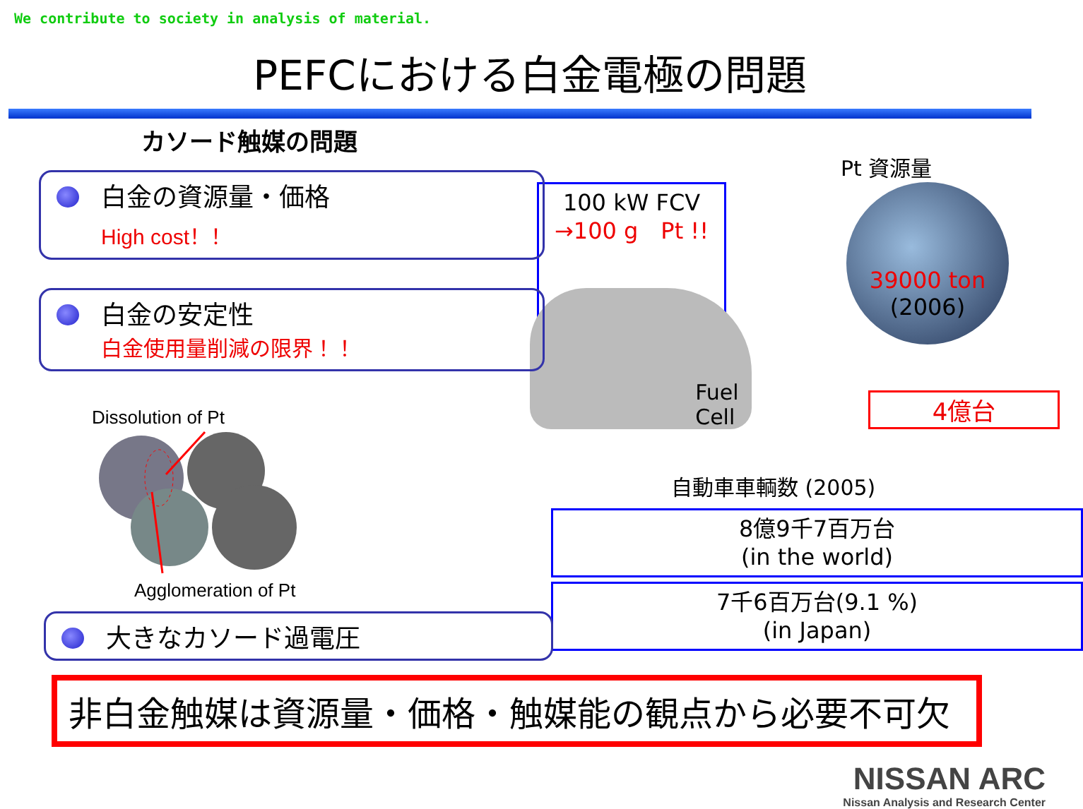We contribute to society in analysis of material.
PEFCにおける白金電極の問題
カソード触媒の問題
白金の資源量・価格
High cost！！
白金の安定性
白金使用量削減の限界！！
Dissolution of Pt
Agglomeration of Pt
大きなカソード過電圧
Pt 資源量
100 kW FCV
→100 g　Pt !!
39000 ton
(2006)
Fuel Cell
4億台
自動車車輌数 (2005)
8億9千7百万台
(in the world)
7千6百万台(9.1 %)
(in Japan)
非白金触媒は資源量・価格・触媒能の観点から必要不可欠
NISSAN ARC
Nissan Analysis and Research Center